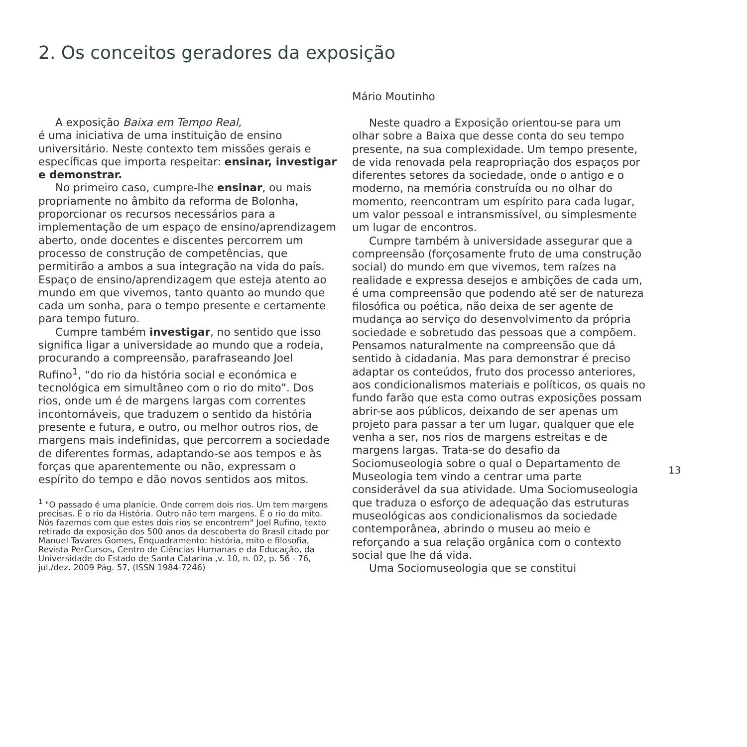2. Os conceitos geradores da exposição
A exposição Baixa em Tempo Real,
é uma iniciativa de uma instituição de ensino universitário. Neste contexto tem missões gerais e específicas que importa respeitar: ensinar, investigar e demonstrar.
No primeiro caso, cumpre-lhe ensinar, ou mais propriamente no âmbito da reforma de Bolonha, proporcionar os recursos necessários para a implementação de um espaço de ensino/aprendizagem aberto, onde docentes e discentes percorrem um processo de construção de competências, que permitirão a ambos a sua integração na vida do país. Espaço de ensino/aprendizagem que esteja atento ao mundo em que vivemos, tanto quanto ao mundo que cada um sonha, para o tempo presente e certamente para tempo futuro.
Cumpre também investigar, no sentido que isso significa ligar a universidade ao mundo que a rodeia, procurando a compreensão, parafraseando Joel Rufino<sup>1</sup>, “do rio da história social e económica e tecnológica em simultâneo com o rio do mito”. Dos rios, onde um é de margens largas com correntes incontornáveis, que traduzem o sentido da história presente e futura, e outro, ou melhor outros rios, de margens mais indefinidas, que percorrem a sociedade de diferentes formas, adaptando-se aos tempos e às forças que aparentemente ou não, expressam o espírito do tempo e dão novos sentidos aos mitos.
<sup>1</sup> "O passado é uma planície. Onde correm dois rios. Um tem margens precisas. É o rio da História. Outro não tem margens. É o rio do mito. Nós fazemos com que estes dois rios se encontrem" Joel Rufino, texto retirado da exposição dos 500 anos da descoberta do Brasil citado por Manuel Tavares Gomes, Enquadramento: história, mito e filosofia, Revista PerCursos, Centro de Ciências Humanas e da Educação, da Universidade do Estado de Santa Catarina ,v. 10, n. 02, p. 56 - 76, jul./dez. 2009 Pág. 57, (ISSN 1984-7246)
Mário Moutinho
Neste quadro a Exposição orientou-se para um olhar sobre a Baixa que desse conta do seu tempo presente, na sua complexidade. Um tempo presente, de vida renovada pela reapropriação dos espaços por diferentes setores da sociedade, onde o antigo e o moderno, na memória construída ou no olhar do momento, reencontram um espírito para cada lugar, um valor pessoal e intransmissível, ou simplesmente um lugar de encontros.
Cumpre também à universidade assegurar que a compreensão (forçosamente fruto de uma construção social) do mundo em que vivemos, tem raízes na realidade e expressa desejos e ambições de cada um, é uma compreensão que podendo até ser de natureza filosófica ou poética, não deixa de ser agente de mudança ao serviço do desenvolvimento da própria sociedade e sobretudo das pessoas que a compõem. Pensamos naturalmente na compreensão que dá sentido à cidadania. Mas para demonstrar é preciso adaptar os conteúdos, fruto dos processo anteriores, aos condicionalismos materiais e políticos, os quais no fundo farão que esta como outras exposições possam abrir-se aos públicos, deixando de ser apenas um projeto para passar a ter um lugar, qualquer que ele venha a ser, nos rios de margens estreitas e de margens largas. Trata-se do desafio da Sociomuseologia sobre o qual o Departamento de Museologia tem vindo a centrar uma parte considerável da sua atividade. Uma Sociomuseologia que traduza o esforço de adequação das estruturas museológicas aos condicionalismos da sociedade contemporânea, abrindo o museu ao meio e reforçando a sua relação orgânica com o contexto social que lhe dá vida.
Uma Sociomuseologia que se constitui
13